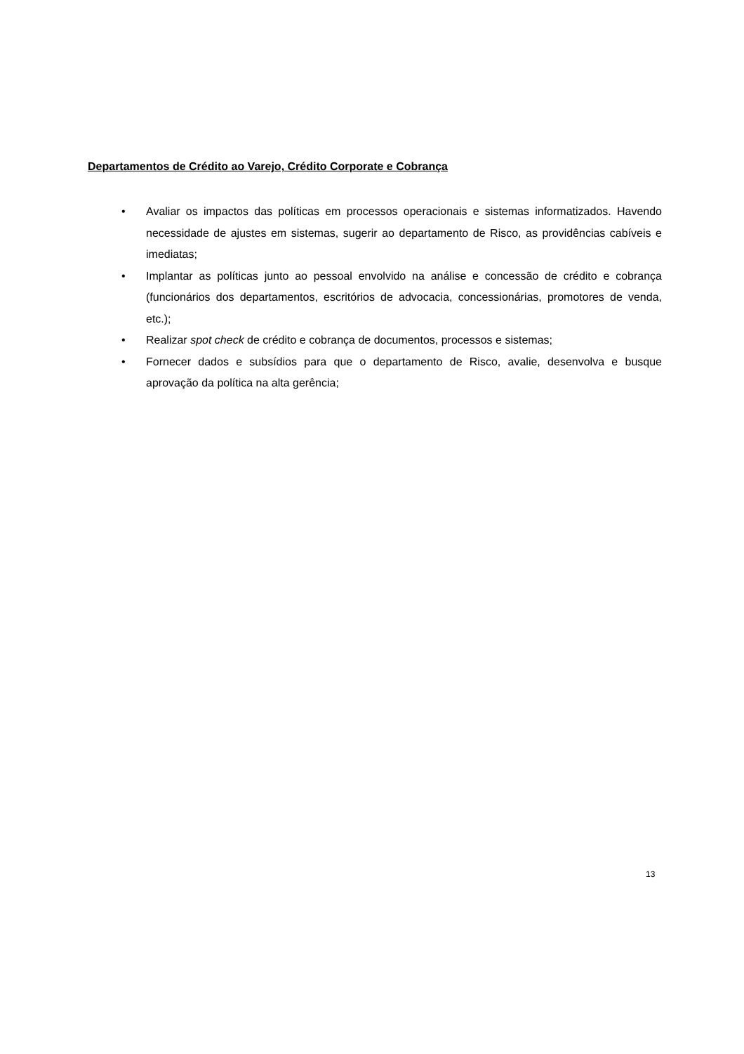Departamentos de Crédito ao Varejo, Crédito Corporate e Cobrança
• Avaliar os impactos das políticas em processos operacionais e sistemas informatizados. Havendo necessidade de ajustes em sistemas, sugerir ao departamento de Risco, as providências cabíveis e imediatas;
• Implantar as políticas junto ao pessoal envolvido na análise e concessão de crédito e cobrança (funcionários dos departamentos, escritórios de advocacia, concessionárias, promotores de venda, etc.);
• Realizar spot check de crédito e cobrança de documentos, processos e sistemas;
• Fornecer dados e subsídios para que o departamento de Risco, avalie, desenvolva e busque aprovação da política na alta gerência;
13